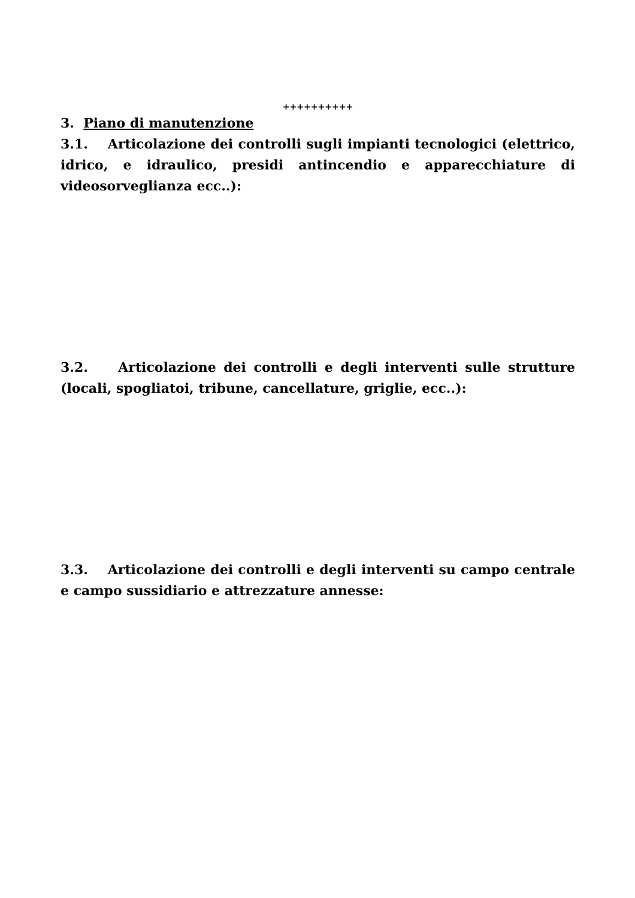++++++++++
3. Piano di manutenzione
3.1. Articolazione dei controlli sugli impianti tecnologici (elettrico, idrico, e idraulico, presidi antincendio e apparecchiature di videosorveglianza ecc..):
3.2. Articolazione dei controlli e degli interventi sulle strutture (locali, spogliatoi, tribune, cancellature, griglie, ecc..):
3.3. Articolazione dei controlli e degli interventi su campo centrale e campo sussidiario e attrezzature annesse: